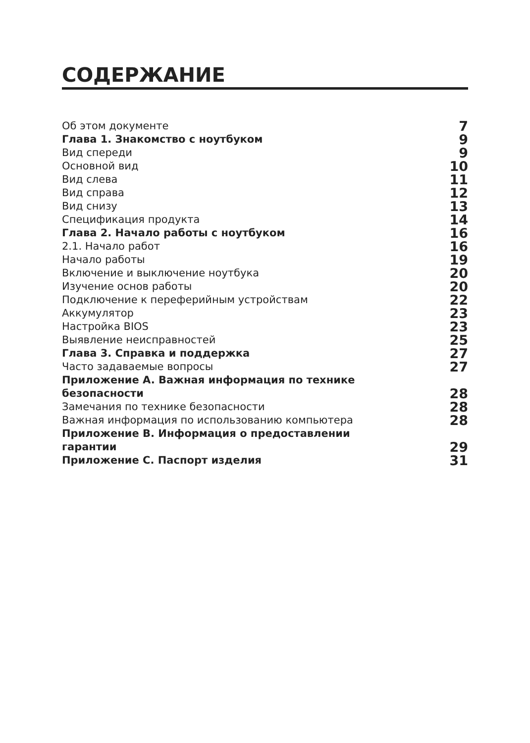СОДЕРЖАНИЕ
| Об этом документе | 7 |
| Глава 1. Знакомство с ноутбуком | 9 |
| Вид спереди | 9 |
| Основной вид | 10 |
| Вид слева | 11 |
| Вид справа | 12 |
| Вид снизу | 13 |
| Спецификация продукта | 14 |
| Глава 2. Начало работы с ноутбуком | 16 |
| 2.1. Начало работ | 16 |
| Начало работы | 19 |
| Включение и выключение ноутбука | 20 |
| Изучение основ работы | 20 |
| Подключение к переферийным устройствам | 22 |
| Аккумулятор | 23 |
| Настройка BIOS | 23 |
| Выявление неисправностей | 25 |
| Глава 3. Справка и поддержка | 27 |
| Часто задаваемые вопросы | 27 |
| Приложение A. Важная информация по технике безопасности | 28 |
| Замечания по технике безопасности | 28 |
| Важная информация по использованию компьютера | 28 |
| Приложение B. Информация о предоставлении гарантии | 29 |
| Приложение C. Паспорт изделия | 31 |